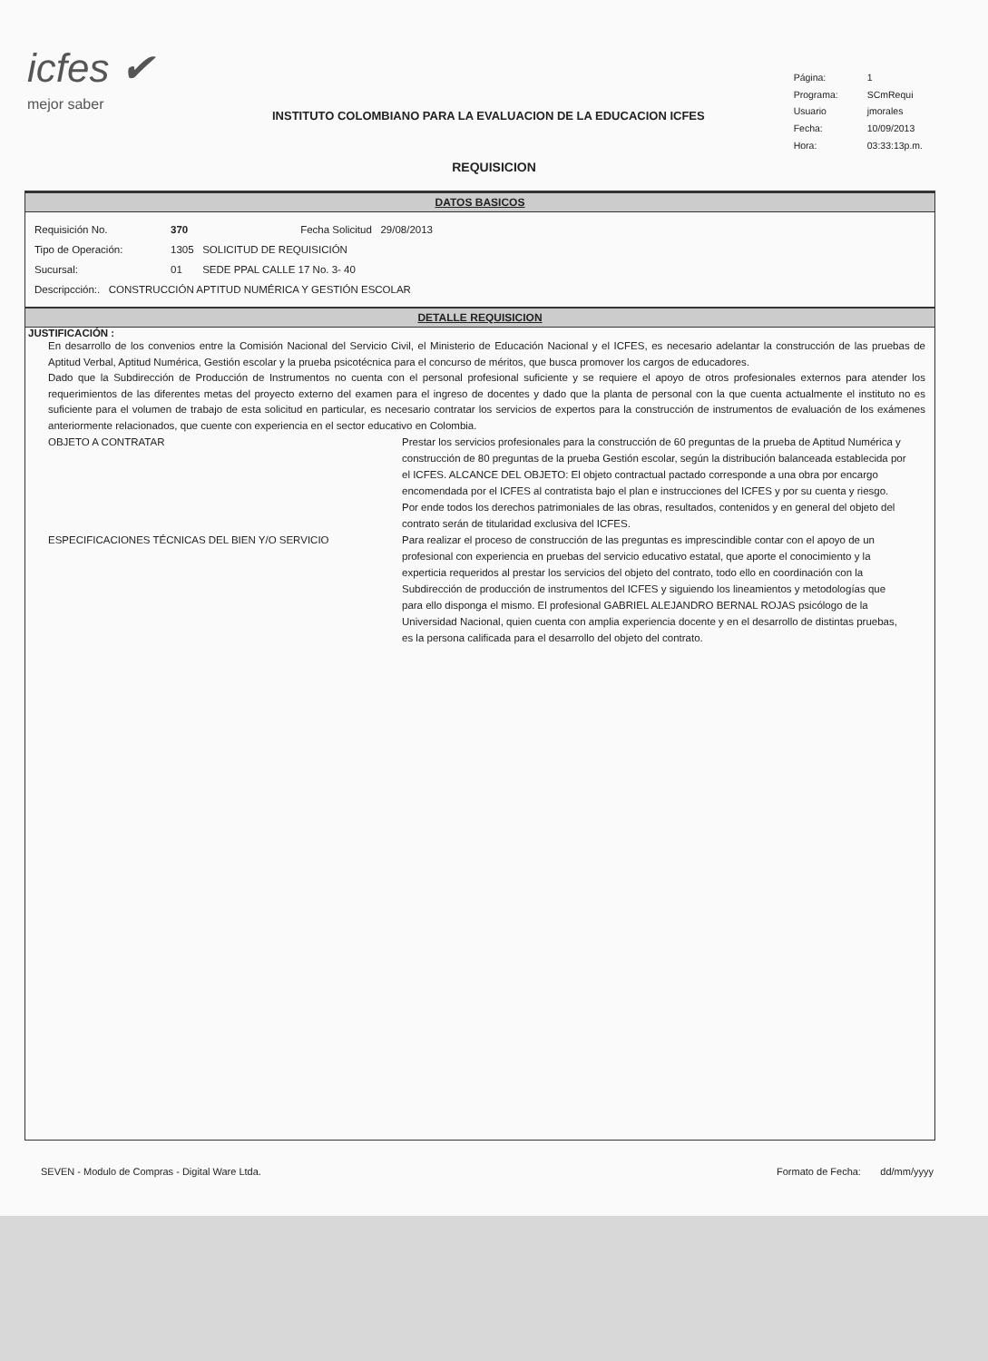icfes ✔
mejor saber
INSTITUTO COLOMBIANO PARA LA EVALUACION DE LA EDUCACION ICFES
| Página: | 1 |
| Programa: | SCmRequi |
| Usuario | jmorales |
| Fecha: | 10/09/2013 |
| Hora: | 03:33:13p.m. |
REQUISICION
DATOS BASICOS
Requisición No. 370 Fecha Solicitud 29/08/2013
Tipo de Operación: 1305 SOLICITUD DE REQUISICIÓN
Sucursal: 01 SEDE PPAL CALLE 17 No. 3- 40
Descripcción:. CONSTRUCCIÓN APTITUD NUMÉRICA Y GESTIÓN ESCOLAR
DETALLE REQUISICION
JUSTIFICACIÓN :
En desarrollo de los convenios entre la Comisión Nacional del Servicio Civil, el Ministerio de Educación Nacional y el ICFES, es necesario adelantar la construcción de las pruebas de Aptitud Verbal, Aptitud Numérica, Gestión escolar y la prueba psicotécnica para el concurso de méritos, que busca promover los cargos de educadores.
Dado que la Subdirección de Producción de Instrumentos no cuenta con el personal profesional suficiente y se requiere el apoyo de otros profesionales externos para atender los requerimientos de las diferentes metas del proyecto externo del examen para el ingreso de docentes y dado que la planta de personal con la que cuenta actualmente el instituto no es suficiente para el volumen de trabajo de esta solicitud en particular, es necesario contratar los servicios de expertos para la construcción de instrumentos de evaluación de los exámenes anteriormente relacionados, que cuente con experiencia en el sector educativo en Colombia.
OBJETO A CONTRATAR Prestar los servicios profesionales para la construcción de 60 preguntas de la prueba de Aptitud Numérica y construcción de 80 preguntas de la prueba Gestión escolar, según la distribución balanceada establecida por el ICFES. ALCANCE DEL OBJETO: El objeto contractual pactado corresponde a una obra por encargo encomendada por el ICFES al contratista bajo el plan e instrucciones del ICFES y por su cuenta y riesgo. Por ende todos los derechos patrimoniales de las obras, resultados, contenidos y en general del objeto del contrato serán de titularidad exclusiva del ICFES.
ESPECIFICACIONES TÉCNICAS DEL BIEN Y/O SERVICIO Para realizar el proceso de construcción de las preguntas es imprescindible contar con el apoyo de un profesional con experiencia en pruebas del servicio educativo estatal, que aporte el conocimiento y la experticia requeridos al prestar los servicios del objeto del contrato, todo ello en coordinación con la Subdirección de producción de instrumentos del ICFES y siguiendo los lineamientos y metodologías que para ello disponga el mismo. El profesional GABRIEL ALEJANDRO BERNAL ROJAS psicólogo de la Universidad Nacional, quien cuenta con amplia experiencia docente y en el desarrollo de distintas pruebas, es la persona calificada para el desarrollo del objeto del contrato.
SEVEN - Modulo de Compras - Digital Ware Ltda. Formato de Fecha: dd/mm/yyyy